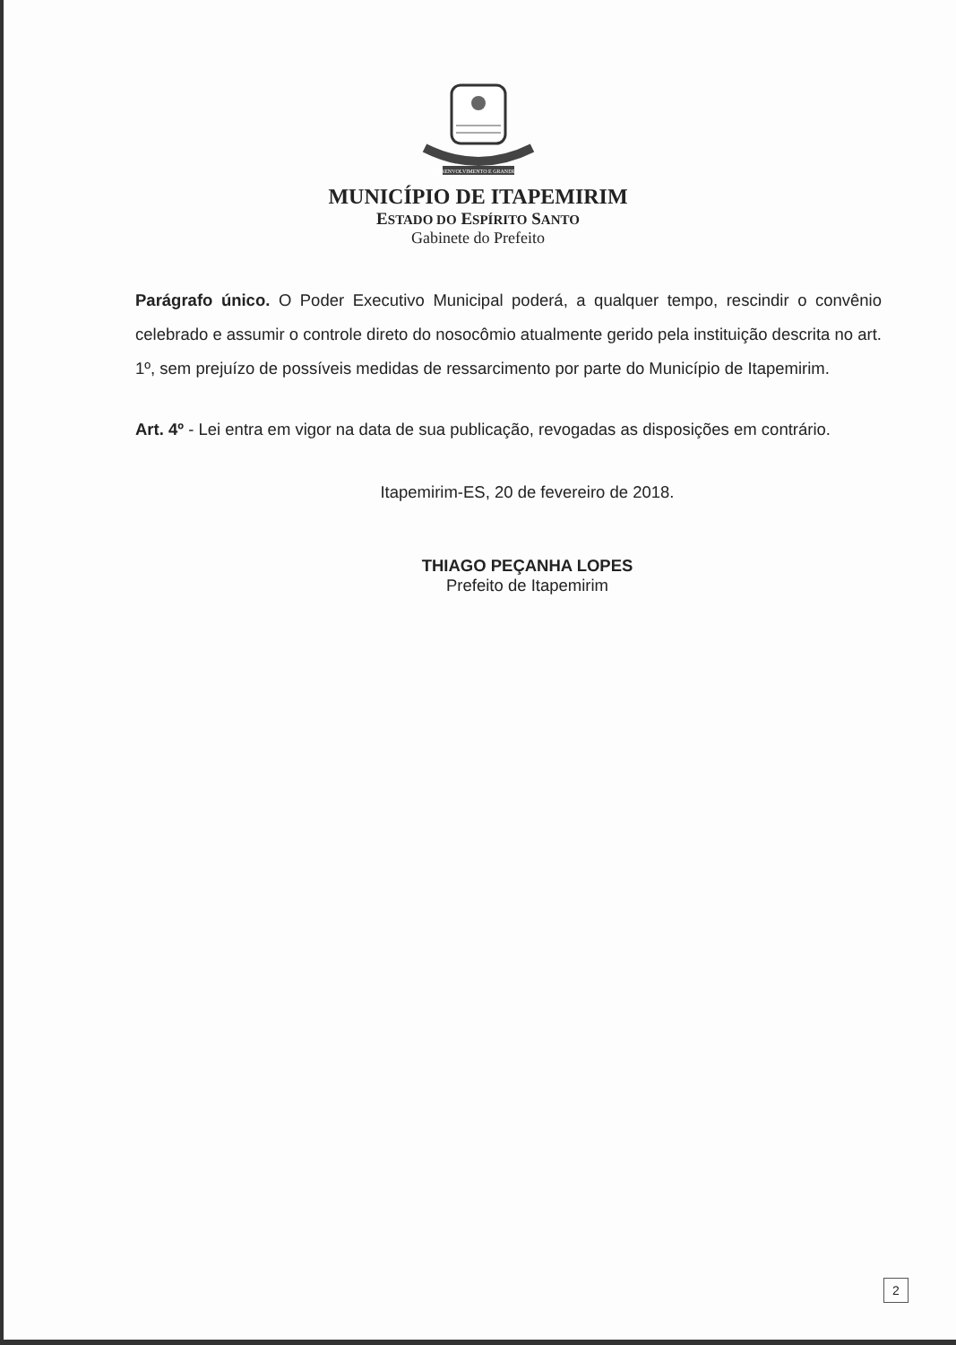DESENVOLVIMENTO E GRANDEZA
MUNICÍPIO DE ITAPEMIRIM
ESTADO DO ESPÍRITO SANTO
Gabinete do Prefeito
Parágrafo único. O Poder Executivo Municipal poderá, a qualquer tempo, rescindir o convênio celebrado e assumir o controle direto do nosocômio atualmente gerido pela instituição descrita no art. 1º, sem prejuízo de possíveis medidas de ressarcimento por parte do Município de Itapemirim.
Art. 4º - Lei entra em vigor na data de sua publicação, revogadas as disposições em contrário.
Itapemirim-ES, 20 de fevereiro de 2018.
THIAGO PEÇANHA LOPES
Prefeito de Itapemirim
2